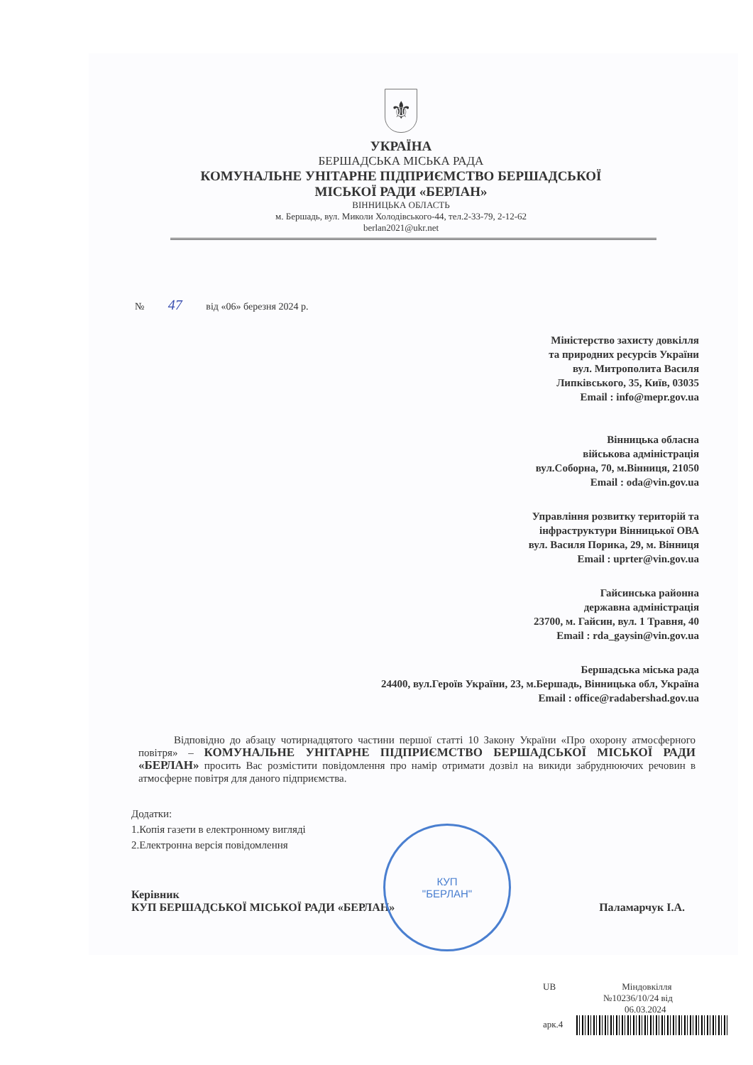⚜
УКРАЇНА
БЕРШАДСЬКА МІСЬКА РАДА
КОМУНАЛЬНЕ УНІТАРНЕ ПІДПРИЄМСТВО БЕРШАДСЬКОЇ
МІСЬКОЇ РАДИ «БЕРЛАН»
ВІННИЦЬКА ОБЛАСТЬ
м. Бершадь, вул. Миколи Холодівського-44, тел.2-33-79, 2-12-62
berlan2021@ukr.net
№ 47 від «06» березня 2024 р.
Міністерство захисту довкілля
та природних ресурсів України
вул. Митрополита Василя
Липківського, 35, Київ, 03035
Email : info@mepr.gov.ua
Вінницька обласна
військова адміністрація
вул.Соборна, 70, м.Вінниця, 21050
Email : oda@vin.gov.ua
Управління розвитку територій та
інфраструктури Вінницької ОВА
вул. Василя Порика, 29, м. Вінниця
Email : uprter@vin.gov.ua
Гайсинська районна
державна адміністрація
23700, м. Гайсин, вул. 1 Травня, 40
Email : rda_gaysin@vin.gov.ua
Бершадська міська рада
24400, вул.Героїв України, 23, м.Бершадь, Вінницька обл, Україна
Email : office@radabershad.gov.ua
Відповідно до абзацу чотирнадцятого частини першої статті 10 Закону України «Про охорону атмосферного повітря» – КОМУНАЛЬНЕ УНІТАРНЕ ПІДПРИЄМСТВО БЕРШАДСЬКОЇ МІСЬКОЇ РАДИ «БЕРЛАН» просить Вас розмістити повідомлення про намір отримати дозвіл на викиди забруднюючих речовин в атмосферне повітря для даного підприємства.
Додатки:
1.Копія газети в електронному вигляді
2.Електронна версія повідомлення
Керівник
КУП БЕРШАДСЬКОЇ МІСЬКОЇ РАДИ «БЕРЛАН»
Паламарчук І.А.
КУП
"БЕРЛАН"
UB Міндовкілля
№10236/10/24 від
06.03.2024
арк.4